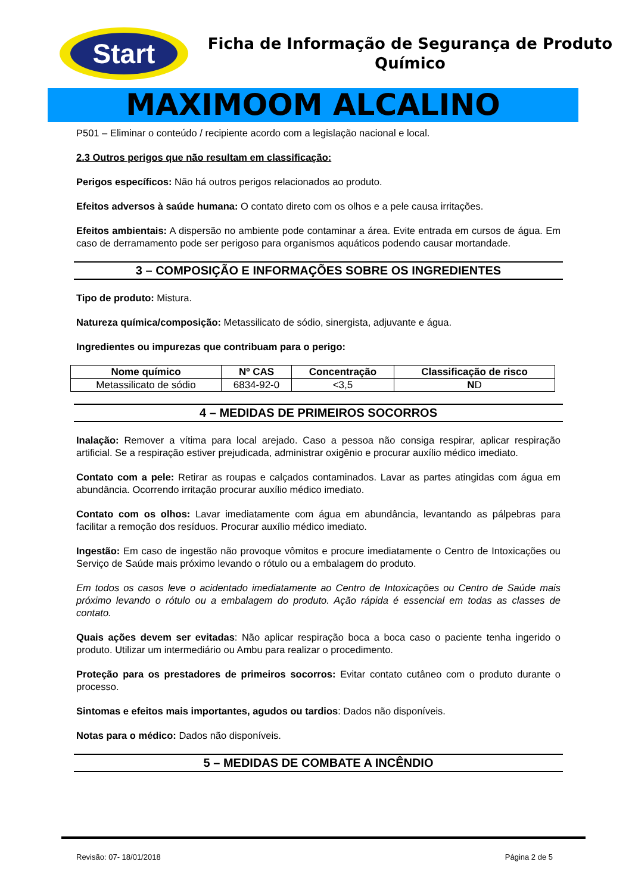Start
Ficha de Informação de Segurança de Produto
Químico
MAXIMOOM ALCALINO
P501 – Eliminar o conteúdo / recipiente acordo com a legislação nacional e local.
2.3 Outros perigos que não resultam em classificação:
Perigos específicos: Não há outros perigos relacionados ao produto.
Efeitos adversos à saúde humana: O contato direto com os olhos e a pele causa irritações.
Efeitos ambientais: A dispersão no ambiente pode contaminar a área. Evite entrada em cursos de água. Em caso de derramamento pode ser perigoso para organismos aquáticos podendo causar mortandade.
3 – COMPOSIÇÃO E INFORMAÇÕES SOBRE OS INGREDIENTES
Tipo de produto: Mistura.
Natureza química/composição: Metassilicato de sódio, sinergista, adjuvante e água.
Ingredientes ou impurezas que contribuam para o perigo:
| Nome químico | Nº CAS | Concentração | Classificação de risco |
| --- | --- | --- | --- |
| Metassilicato de sódio | 6834-92-0 | <3,5 | N D |
4 – MEDIDAS DE PRIMEIROS SOCORROS
Inalação: Remover a vítima para local arejado. Caso a pessoa não consiga respirar, aplicar respiração artificial. Se a respiração estiver prejudicada, administrar oxigênio e procurar auxílio médico imediato.
Contato com a pele: Retirar as roupas e calçados contaminados. Lavar as partes atingidas com água em abundância. Ocorrendo irritação procurar auxílio médico imediato.
Contato com os olhos: Lavar imediatamente com água em abundância, levantando as pálpebras para facilitar a remoção dos resíduos. Procurar auxílio médico imediato.
Ingestão: Em caso de ingestão não provoque vômitos e procure imediatamente o Centro de Intoxicações ou Serviço de Saúde mais próximo levando o rótulo ou a embalagem do produto.
Em todos os casos leve o acidentado imediatamente ao Centro de Intoxicações ou Centro de Saúde mais próximo levando o rótulo ou a embalagem do produto. Ação rápida é essencial em todas as classes de contato.
Quais ações devem ser evitadas: Não aplicar respiração boca a boca caso o paciente tenha ingerido o produto. Utilizar um intermediário ou Ambu para realizar o procedimento.
Proteção para os prestadores de primeiros socorros: Evitar contato cutâneo com o produto durante o processo.
Sintomas e efeitos mais importantes, agudos ou tardios: Dados não disponíveis.
Notas para o médico: Dados não disponíveis.
5 – MEDIDAS DE COMBATE A INCÊNDIO
Revisão: 07- 18/01/2018 Página 2 de 5